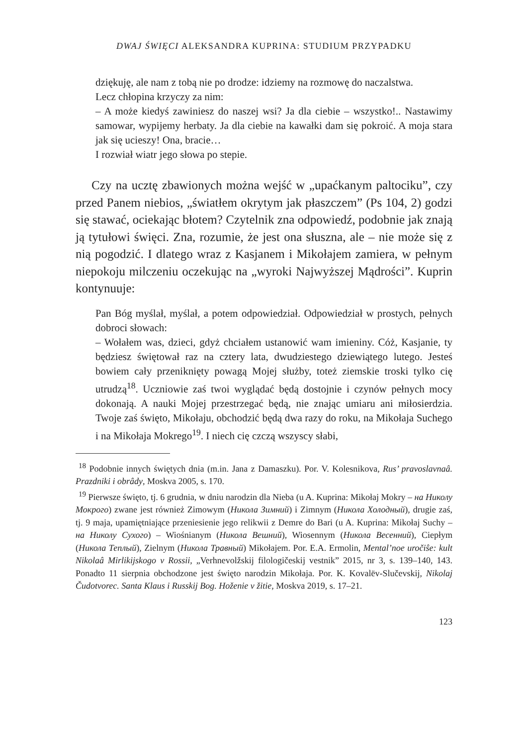DWAJ ŚWIĘCI ALEKSANDRA KUPRINA: STUDIUM PRZYPADKU
dziękuję, ale nam z tobą nie po drodze: idziemy na rozmowę do naczalstwa.
Lecz chłopina krzyczy za nim:
– A może kiedyś zawiniesz do naszej wsi? Ja dla ciebie – wszystko!.. Nastawimy samowar, wypijemy herbaty. Ja dla ciebie na kawałki dam się pokroić. A moja stara jak się ucieszy! Ona, bracie…
I rozwiał wiatr jego słowa po stepie.
Czy na ucztę zbawionych można wejść w „upaćkanym paltociku”, czy przed Panem niebios, „światłem okrytym jak płaszczem” (Ps 104, 2) godzi się stawać, ociekając błotem? Czytelnik zna odpowiedź, podobnie jak znają ją tytułowi święci. Zna, rozumie, że jest ona słuszna, ale – nie może się z nią pogodzić. I dlatego wraz z Kasjanem i Mikołajem zamiera, w pełnym niepokoju milczeniu oczekując na „wyroki Najwyższej Mądrości”. Kuprin kontynuuje:
Pan Bóg myślał, myślał, a potem odpowiedział. Odpowiedział w prostych, pełnych dobroci słowach:
– Wołałem was, dzieci, gdyż chciałem ustanowić wam imieniny. Cóż, Kasjanie, ty będziesz świętował raz na cztery lata, dwudziestego dziewiątego lutego. Jesteś bowiem cały przeniknięty powagą Mojej służby, toteż ziemskie troski tylko cię utrudzą<sup>18</sup>. Uczniowie zaś twoi wyglądać będą dostojnie i czynów pełnych mocy dokonają. A nauki Mojej przestrzegać będą, nie znając umiaru ani miłosierdzia. Twoje zaś święto, Mikołaju, obchodzić będą dwa razy do roku, na Mikołaja Suchego i na Mikołaja Mokrego<sup>19</sup>. I niech cię czczą wszyscy słabi,
<sup>18</sup> Podobnie innych świętych dnia (m.in. Jana z Damaszku). Por. V. Kolesnikova, Rus’ pravoslavnaâ. Prazdniki i obrâdy, Moskva 2005, s. 170.
<sup>19</sup> Pierwsze święto, tj. 6 grudnia, w dniu narodzin dla Nieba (u A. Kuprina: Mikołaj Mokry – на Николу Мокрого) zwane jest również Zimowym (Никола Зимний) i Zimnym (Никола Холодный), drugie zaś, tj. 9 maja, upamiętniające przeniesienie jego relikwii z Demre do Bari (u A. Kuprina: Mikołaj Suchy – на Николу Сухого) – Wiośnianym (Никола Вешний), Wiosennym (Никола Весенний), Ciepłym (Никола Теплый), Zielnym (Никола Травный) Mikołajem. Por. E.A. Ermolin, Mental’noe uročiŝe: kult Nikolaâ Mirlikijskogo v Rossii, „Verhnevolžskij filologičeskij vestnik” 2015, nr 3, s. 139–140, 143. Ponadto 11 sierpnia obchodzone jest święto narodzin Mikołaja. Por. K. Kovalëv-Slučevskij, Nikolaj Čudotvorec. Santa Klaus i Russkij Bog. Hoženie v žitie, Moskva 2019, s. 17–21.
123